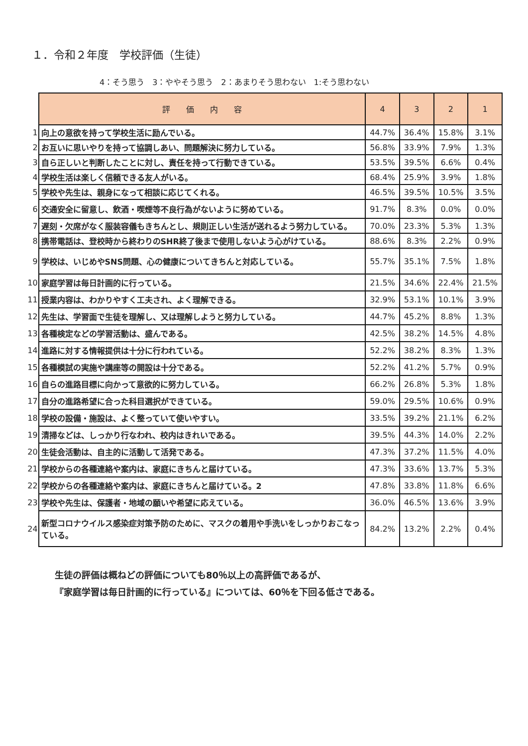１．令和２年度　学校評価（生徒）
4：そう思う　3：ややそう思う　2：あまりそう思わない　1:そう思わない
| | 評 価 内 容 | 4 | 3 | 2 | 1 |
| 1 | 向上の意欲を持って学校生活に励んでいる。 | 44.7% | 36.4% | 15.8% | 3.1% |
| 2 | お互いに思いやりを持って協調しあい、問題解決に努力している。 | 56.8% | 33.9% | 7.9% | 1.3% |
| 3 | 自ら正しいと判断したことに対し、責任を持って行動できている。 | 53.5% | 39.5% | 6.6% | 0.4% |
| 4 | 学校生活は楽しく信頼できる友人がいる。 | 68.4% | 25.9% | 3.9% | 1.8% |
| 5 | 学校や先生は、親身になって相談に応じてくれる。 | 46.5% | 39.5% | 10.5% | 3.5% |
| 6 | 交通安全に留意し、飲酒・喫煙等不良行為がないように努めている。 | 91.7% | 8.3% | 0.0% | 0.0% |
| 7 | 遅刻・欠席がなく服装容儀もきちんとし、規則正しい生活が送れるよう努力している。 | 70.0% | 23.3% | 5.3% | 1.3% |
| 8 | 携帯電話は、登校時から終わりのSHR終了後まで使用しないよう心がけている。 | 88.6% | 8.3% | 2.2% | 0.9% |
| 9 | 学校は、いじめやSNS問題、心の健康についてきちんと対応している。 | 55.7% | 35.1% | 7.5% | 1.8% |
| 10 | 家庭学習は毎日計画的に行っている。 | 21.5% | 34.6% | 22.4% | 21.5% |
| 11 | 授業内容は、わかりやすく工夫され、よく理解できる。 | 32.9% | 53.1% | 10.1% | 3.9% |
| 12 | 先生は、学習面で生徒を理解し、又は理解しようと努力している。 | 44.7% | 45.2% | 8.8% | 1.3% |
| 13 | 各種検定などの学習活動は、盛んである。 | 42.5% | 38.2% | 14.5% | 4.8% |
| 14 | 進路に対する情報提供は十分に行われている。 | 52.2% | 38.2% | 8.3% | 1.3% |
| 15 | 各種模試の実施や講座等の開設は十分である。 | 52.2% | 41.2% | 5.7% | 0.9% |
| 16 | 自らの進路目標に向かって意欲的に努力している。 | 66.2% | 26.8% | 5.3% | 1.8% |
| 17 | 自分の進路希望に合った科目選択ができている。 | 59.0% | 29.5% | 10.6% | 0.9% |
| 18 | 学校の設備・施設は、よく整っていて使いやすい。 | 33.5% | 39.2% | 21.1% | 6.2% |
| 19 | 清掃などは、しっかり行なわれ、校内はきれいである。 | 39.5% | 44.3% | 14.0% | 2.2% |
| 20 | 生徒会活動は、自主的に活動して活発である。 | 47.3% | 37.2% | 11.5% | 4.0% |
| 21 | 学校からの各種連絡や案内は、家庭にきちんと届けている。 | 47.3% | 33.6% | 13.7% | 5.3% |
| 22 | 学校からの各種連絡や案内は、家庭にきちんと届けている。2 | 47.8% | 33.8% | 11.8% | 6.6% |
| 23 | 学校や先生は、保護者・地域の願いや希望に応えている。 | 36.0% | 46.5% | 13.6% | 3.9% |
| 24 | 新型コロナウイルス感染症対策予防のために、マスクの着用や手洗いをしっかりおこなっている。 | 84.2% | 13.2% | 2.2% | 0.4% |
生徒の評価は概ねどの評価についても80％以上の高評価であるが、
『家庭学習は毎日計画的に行っている』については、60％を下回る低さである。